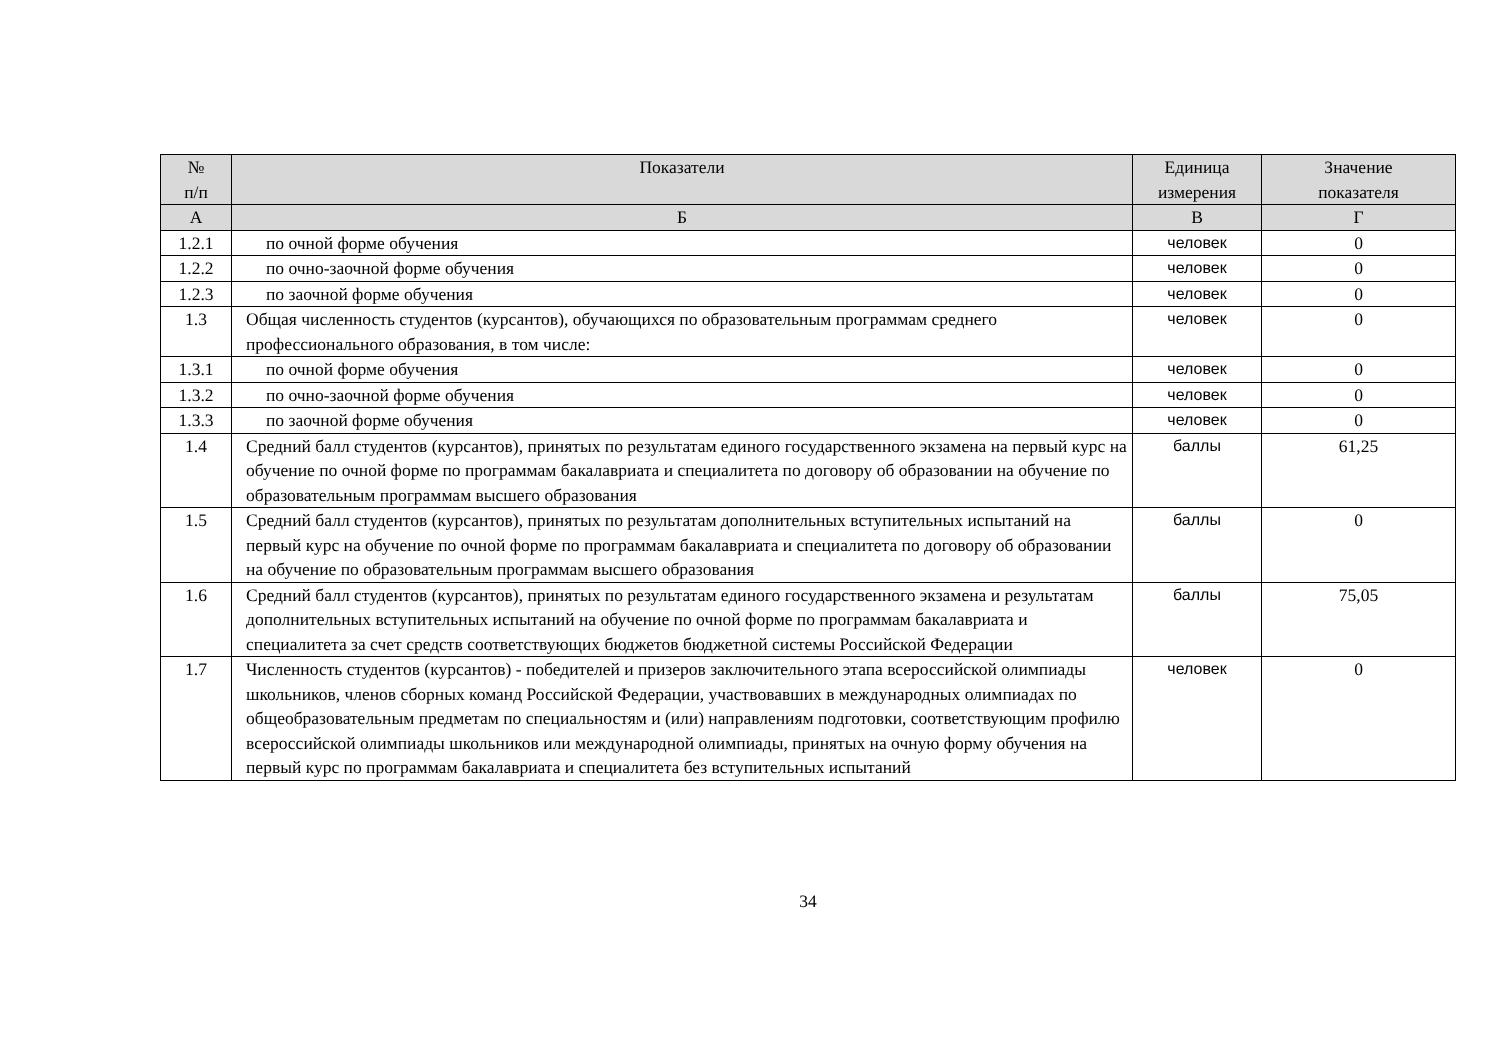| № п/п | Показатели | Единица измерения | Значение показателя |
| --- | --- | --- | --- |
| А | Б | В | Г |
| 1.2.1 | по очной форме обучения | человек | 0 |
| 1.2.2 | по очно-заочной форме обучения | человек | 0 |
| 1.2.3 | по заочной форме обучения | человек | 0 |
| 1.3 | Общая численность студентов (курсантов), обучающихся по образовательным программам среднего профессионального образования, в том числе: | человек | 0 |
| 1.3.1 | по очной форме обучения | человек | 0 |
| 1.3.2 | по очно-заочной форме обучения | человек | 0 |
| 1.3.3 | по заочной форме обучения | человек | 0 |
| 1.4 | Средний балл студентов (курсантов), принятых по результатам единого государственного экзамена на первый курс на обучение по очной форме по программам бакалавриата и специалитета по договору об образовании на обучение по образовательным программам высшего образования | баллы | 61,25 |
| 1.5 | Средний балл студентов (курсантов), принятых по результатам дополнительных вступительных испытаний на первый курс на обучение по очной форме по программам бакалавриата и специалитета по договору об образовании на обучение по образовательным программам высшего образования | баллы | 0 |
| 1.6 | Средний балл студентов (курсантов), принятых по результатам единого государственного экзамена и результатам дополнительных вступительных испытаний на обучение по очной форме по программам бакалавриата и специалитета за счет средств соответствующих бюджетов бюджетной системы Российской Федерации | баллы | 75,05 |
| 1.7 | Численность студентов (курсантов) - победителей и призеров заключительного этапа всероссийской олимпиады школьников, членов сборных команд Российской Федерации, участвовавших в международных олимпиадах по общеобразовательным предметам по специальностям и (или) направлениям подготовки, соответствующим профилю всероссийской олимпиады школьников или международной олимпиады, принятых на очную форму обучения на первый курс по программам бакалавриата и специалитета без вступительных испытаний | человек | 0 |
34